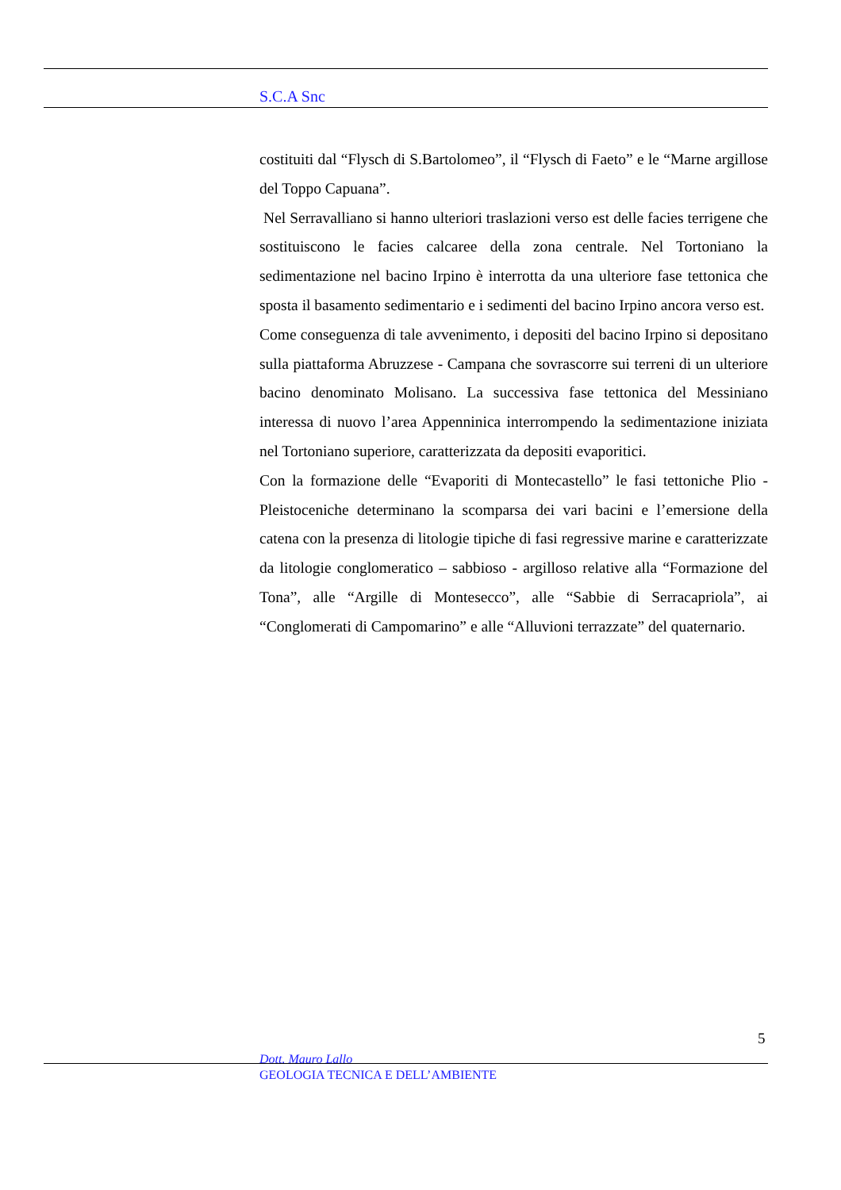S.C.A Snc
costituiti dal “Flysch di S.Bartolomeo”, il “Flysch di Faeto” e le “Marne argillose del Toppo Capuana”.
Nel Serravalliano si hanno ulteriori traslazioni verso est delle facies terrigene che sostituiscono le facies calcaree della zona centrale. Nel Tortoniano la sedimentazione nel bacino Irpino è interrotta da una ulteriore fase tettonica che sposta il basamento sedimentario e i sedimenti del bacino Irpino ancora verso est.
Come conseguenza di tale avvenimento, i depositi del bacino Irpino si depositano sulla piattaforma Abruzzese - Campana che sovrascorre sui terreni di un ulteriore bacino denominato Molisano. La successiva fase tettonica del Messiniano interessa di nuovo l’area Appenninica interrompendo la sedimentazione iniziata nel Tortoniano superiore, caratterizzata da depositi evaporitici.
Con la formazione delle “Evaporiti di Montecastello” le fasi tettoniche Plio - Pleistoceniche determinano la scomparsa dei vari bacini e l’emersione della catena con la presenza di litologie tipiche di fasi regressive marine e caratterizzate da litologie conglomeratico – sabbioso - argilloso relative alla “Formazione del Tona”, alle “Argille di Montesecco”, alle “Sabbie di Serracapriola”, ai “Conglomerati di Campomarino” e alle “Alluvioni terrazzate” del quaternario.
5
Dott. Mauro Lallo
GEOLOGIA TECNICA E DELL’AMBIENTE